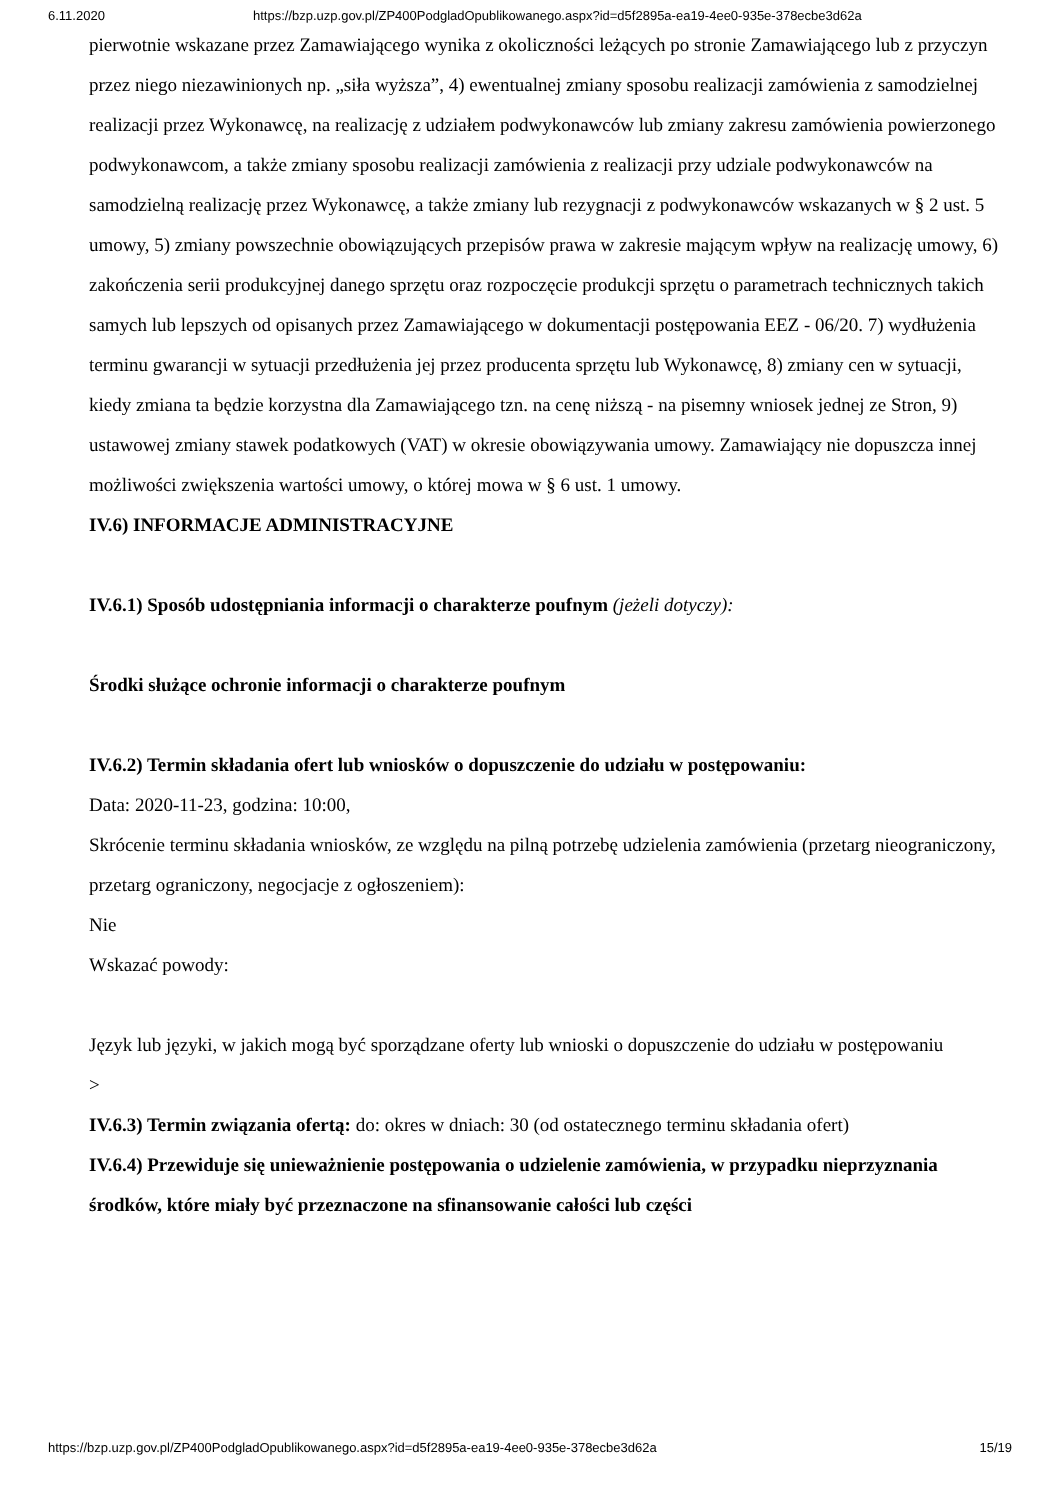6.11.2020 https://bzp.uzp.gov.pl/ZP400PodgladOpublikowanego.aspx?id=d5f2895a-ea19-4ee0-935e-378ecbe3d62a
pierwotnie wskazane przez Zamawiającego wynika z okoliczności leżących po stronie Zamawiającego lub z przyczyn przez niego niezawinionych np. „siła wyższa”, 4) ewentualnej zmiany sposobu realizacji zamówienia z samodzielnej realizacji przez Wykonawcę, na realizację z udziałem podwykonawców lub zmiany zakresu zamówienia powierzonego podwykonawcom, a także zmiany sposobu realizacji zamówienia z realizacji przy udziale podwykonawców na samodzielną realizację przez Wykonawcę, a także zmiany lub rezygnacji z podwykonawców wskazanych w § 2 ust. 5 umowy, 5) zmiany powszechnie obowiązujących przepisów prawa w zakresie mającym wpływ na realizację umowy, 6) zakończenia serii produkcyjnej danego sprzętu oraz rozpoczęcie produkcji sprzętu o parametrach technicznych takich samych lub lepszych od opisanych przez Zamawiającego w dokumentacji postępowania EEZ - 06/20. 7) wydłużenia terminu gwarancji w sytuacji przedłużenia jej przez producenta sprzętu lub Wykonawcę, 8) zmiany cen w sytuacji, kiedy zmiana ta będzie korzystna dla Zamawiającego tzn. na cenę niższą - na pisemny wniosek jednej ze Stron, 9) ustawowej zmiany stawek podatkowych (VAT) w okresie obowiązywania umowy. Zamawiający nie dopuszcza innej możliwości zwiększenia wartości umowy, o której mowa w § 6 ust. 1 umowy.
IV.6) INFORMACJE ADMINISTRACYJNE
IV.6.1) Sposób udostępniania informacji o charakterze poufnym (jeżeli dotyczy):
Środki służące ochronie informacji o charakterze poufnym
IV.6.2) Termin składania ofert lub wniosków o dopuszczenie do udziału w postępowaniu:
Data: 2020-11-23, godzina: 10:00,
Skrócenie terminu składania wniosków, ze względu na pilną potrzebę udzielenia zamówienia (przetarg nieograniczony, przetarg ograniczony, negocjacje z ogłoszeniem):
Nie
Wskazać powody:
Język lub języki, w jakich mogą być sporządzane oferty lub wnioski o dopuszczenie do udziału w postępowaniu
>
IV.6.3) Termin związania ofertą: do: okres w dniach: 30 (od ostatecznego terminu składania ofert)
IV.6.4) Przewiduje się unieważnienie postępowania o udzielenie zamówienia, w przypadku nieprzyznania środków, które miały być przeznaczone na sfinansowanie całości lub części
https://bzp.uzp.gov.pl/ZP400PodgladOpublikowanego.aspx?id=d5f2895a-ea19-4ee0-935e-378ecbe3d62a 15/19